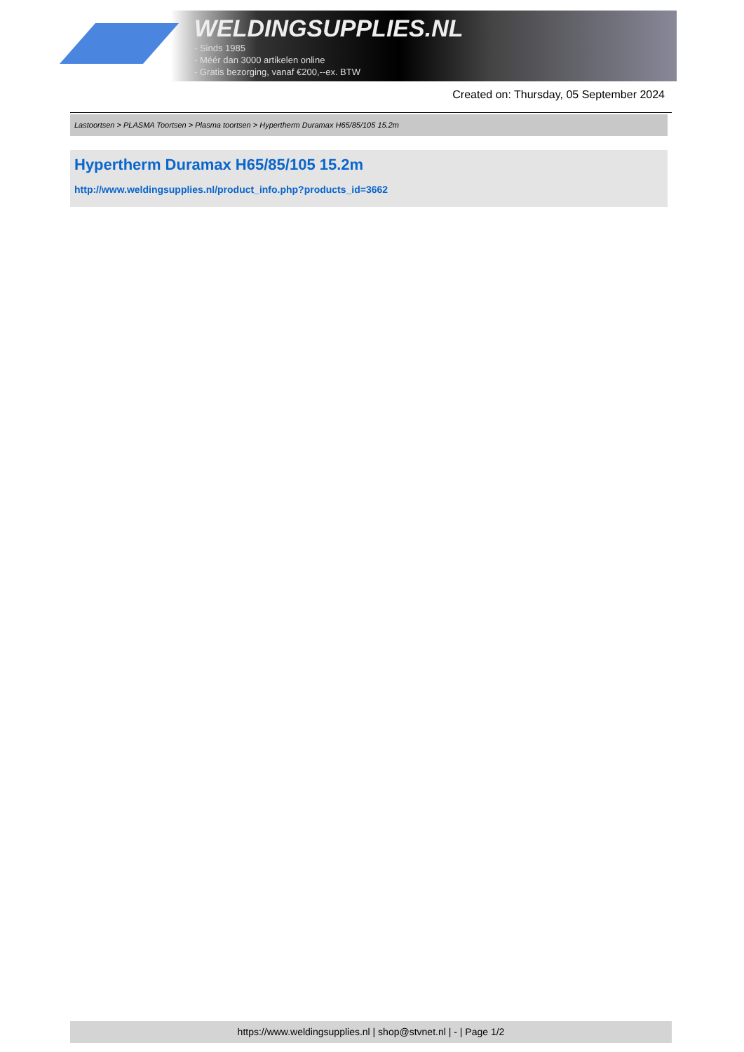WELDINGSUPPLIES.NL
- Sinds 1985
- Méér dan 3000 artikelen online
- Gratis bezorging, vanaf €200,--ex. BTW
Created on: Thursday, 05 September 2024
Lastoortsen > PLASMA Toortsen > Plasma toortsen > Hypertherm Duramax H65/85/105 15.2m
Hypertherm Duramax H65/85/105 15.2m
http://www.weldingsupplies.nl/product_info.php?products_id=3662
https://www.weldingsupplies.nl | shop@stvnet.nl | - | Page 1/2